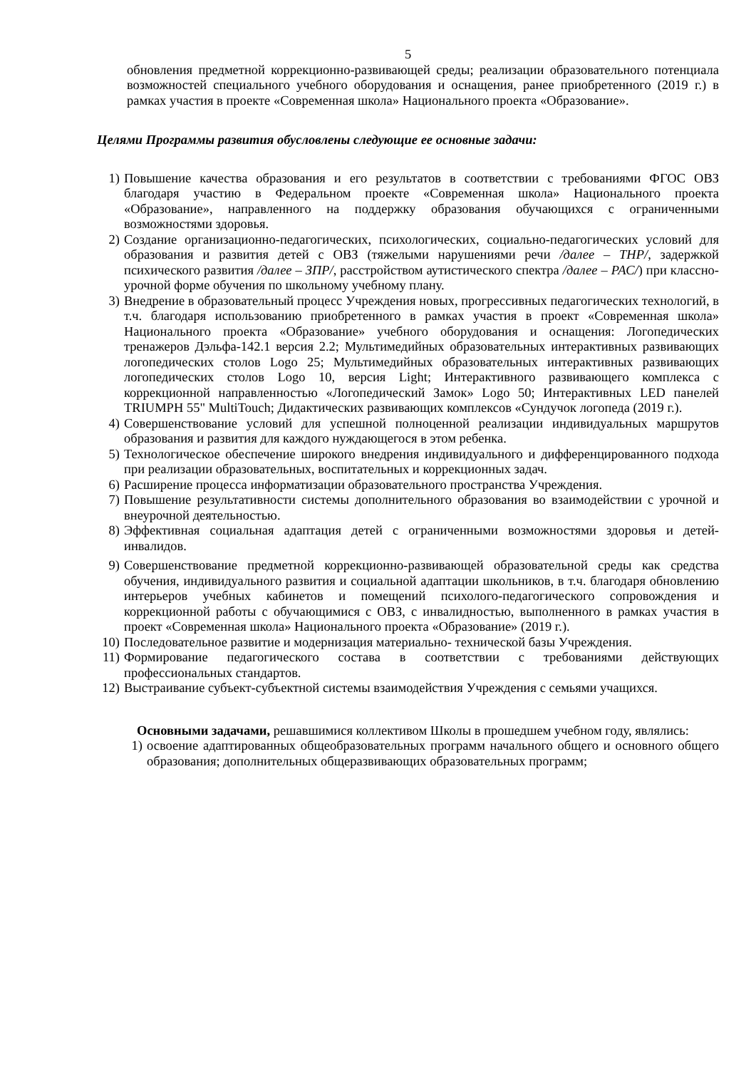5
обновления предметной коррекционно-развивающей среды; реализации образовательного потенциала возможностей специального учебного оборудования и оснащения, ранее приобретенного (2019 г.) в рамках участия в проекте «Современная школа» Национального проекта «Образование».
Целями Программы развития обусловлены следующие ее основные задачи:
1) Повышение качества образования и его результатов в соответствии с требованиями ФГОС ОВЗ благодаря участию в Федеральном проекте «Современная школа» Национального проекта «Образование», направленного на поддержку образования обучающихся с ограниченными возможностями здоровья.
2) Создание организационно-педагогических, психологических, социально-педагогических условий для образования и развития детей с ОВЗ (тяжелыми нарушениями речи /далее – ТНР/, задержкой психического развития /далее – ЗПР/, расстройством аутистического спектра /далее – РАС/) при классно-урочной форме обучения по школьному учебному плану.
3) Внедрение в образовательный процесс Учреждения новых, прогрессивных педагогических технологий, в т.ч. благодаря использованию приобретенного в рамках участия в проект «Современная школа» Национального проекта «Образование» учебного оборудования и оснащения: Логопедических тренажеров Дэльфа-142.1 версия 2.2; Мультимедийных образовательных интерактивных развивающих логопедических столов Logo 25; Мультимедийных образовательных интерактивных развивающих логопедических столов Logo 10, версия Light; Интерактивного развивающего комплекса с коррекционной направленностью «Логопедический Замок» Logo 50; Интерактивных LED панелей TRIUMPH 55" MultiTouch; Дидактических развивающих комплексов «Сундучок логопеда (2019 г.).
4) Совершенствование условий для успешной полноценной реализации индивидуальных маршрутов образования и развития для каждого нуждающегося в этом ребенка.
5) Технологическое обеспечение широкого внедрения индивидуального и дифференцированного подхода при реализации образовательных, воспитательных и коррекционных задач.
6) Расширение процесса информатизации образовательного пространства Учреждения.
7) Повышение результативности системы дополнительного образования во взаимодействии с урочной и внеурочной деятельностью.
8) Эффективная социальная адаптация детей с ограниченными возможностями здоровья и детей-инвалидов.
9) Совершенствование предметной коррекционно-развивающей образовательной среды как средства обучения, индивидуального развития и социальной адаптации школьников, в т.ч. благодаря обновлению интерьеров учебных кабинетов и помещений психолого-педагогического сопровождения и коррекционной работы с обучающимися с ОВЗ, с инвалидностью, выполненного в рамках участия в проект «Современная школа» Национального проекта «Образование» (2019 г.).
10) Последовательное развитие и модернизация материально- технической базы Учреждения.
11) Формирование педагогического состава в соответствии с требованиями действующих профессиональных стандартов.
12) Выстраивание субъект-субъектной системы взаимодействия Учреждения с семьями учащихся.
Основными задачами, решавшимися коллективом Школы в прошедшем учебном году, являлись:
1) освоение адаптированных общеобразовательных программ начального общего и основного общего образования; дополнительных общеразвивающих образовательных программ;